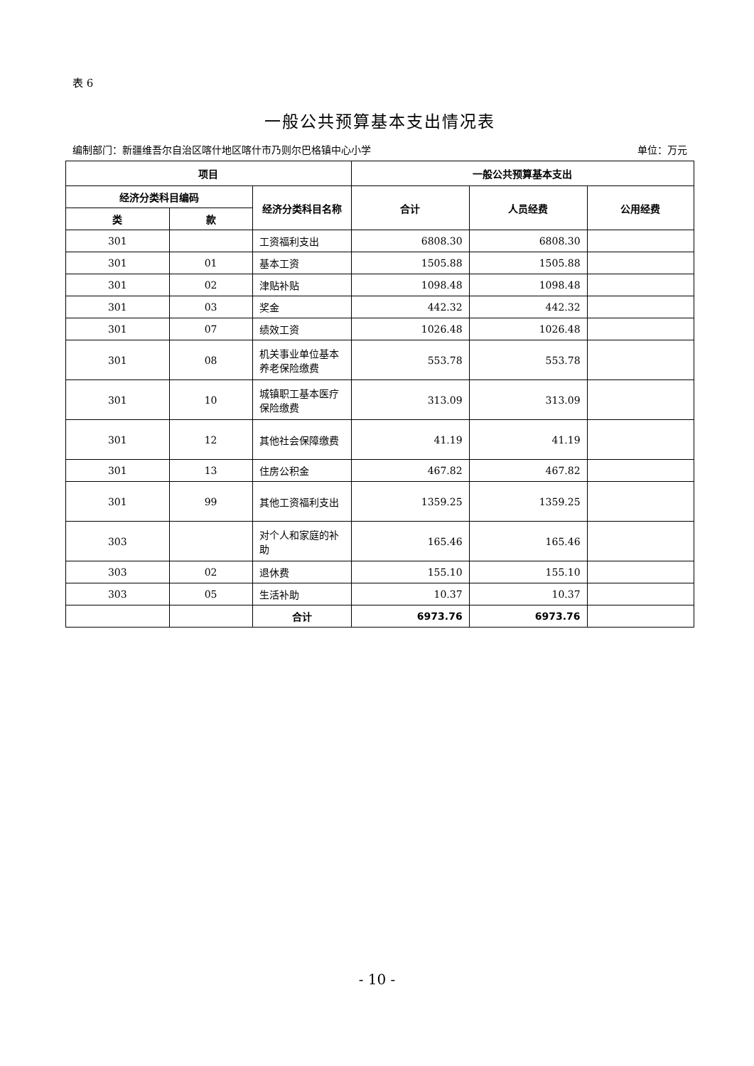表 6
一般公共预算基本支出情况表
编制部门：新疆维吾尔自治区喀什地区喀什市乃则尔巴格镇中心小学 单位：万元
| 项目 | | | 一般公共预算基本支出 | | |
| --- | --- | --- | --- | --- | --- |
| 经济分类科目编码 | | 经济分类科目名称 | 合计 | 人员经费 | 公用经费 |
| 类 | 款 | | | | |
| 301 | | 工资福利支出 | 6808.30 | 6808.30 | |
| 301 | 01 | 基本工资 | 1505.88 | 1505.88 | |
| 301 | 02 | 津贴补贴 | 1098.48 | 1098.48 | |
| 301 | 03 | 奖金 | 442.32 | 442.32 | |
| 301 | 07 | 绩效工资 | 1026.48 | 1026.48 | |
| 301 | 08 | 机关事业单位基本养老保险缴费 | 553.78 | 553.78 | |
| 301 | 10 | 城镇职工基本医疗保险缴费 | 313.09 | 313.09 | |
| 301 | 12 | 其他社会保障缴费 | 41.19 | 41.19 | |
| 301 | 13 | 住房公积金 | 467.82 | 467.82 | |
| 301 | 99 | 其他工资福利支出 | 1359.25 | 1359.25 | |
| 303 | | 对个人和家庭的补助 | 165.46 | 165.46 | |
| 303 | 02 | 退休费 | 155.10 | 155.10 | |
| 303 | 05 | 生活补助 | 10.37 | 10.37 | |
| | | 合计 | 6973.76 | 6973.76 | |
- 10 -